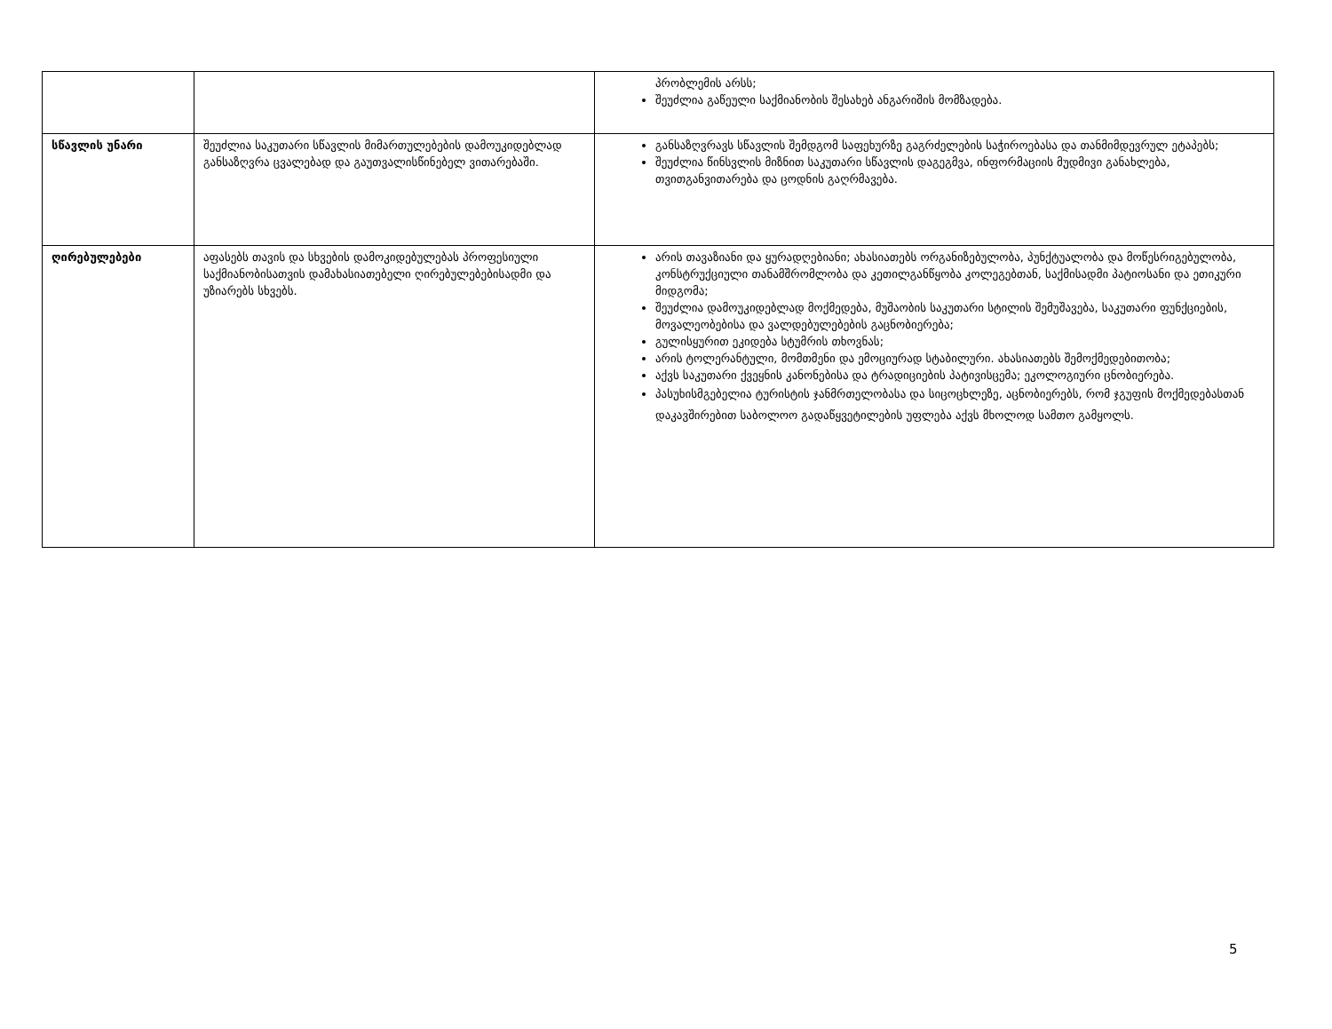| | | პრობლემის არსს; შეუძლია გაწეული საქმიანობის შესახებ ანგარიშის მომზადება. |
| სწავლის უნარი | შეუძლია საკუთარი სწავლის მიმართულებების დამოუკიდებლად განსაზღვრა ცვალებად და გაუთვალისწინებელ ვითარებაში. | განსაზღვრავს სწავლის შემდგომ საფეხურზე გაგრძელების საჭიროებასა და თანმიმდევრულ ეტაპებს; შეუძლია წინსვლის მიზნით საკუთარი სწავლის დაგეგმვა, ინფორმაციის მუდმივი განახლება, თვითგანვითარება და ცოდნის გაღრმავება. |
| ღირებულებები | აფასებს თავის და სხვების დამოკიდებულებას პროფესიული საქმიანობისათვის დამახასიათებელი ღირებულებებისადმი და უზიარებს სხვებს. | არის თავაზიანი და ყურადღებიანი; ახასიათებს ორგანიზებულობა, პუნქტუალობა და მოწესრიგებულობა, კონსტრუქციული თანამშრომლობა და კეთილგანწყობა კოლეგებთან, საქმისადმი პატიოსანი და ეთიკური მიდგომა; შეუძლია დამოუკიდებლად მოქმედება, მუშაობის საკუთარი სტილის შემუშავება, საკუთარი ფუნქციების, მოვალეობებისა და ვალდებულებების გაცნობიერება; გულისყურით ეკიდება სტუმრის თხოვნას; არის ტოლერანტული, მომთმენი და ემოციურად სტაბილური. ახასიათებს შემოქმედებითობა; აქვს საკუთარი ქვეყნის კანონებისა და ტრადიციების პატივისცემა; ეკოლოგიური ცნობიერება. პასუხისმგებელია ტურისტის ჯანმრთელობასა და სიცოცხლეზე, აცნობიერებს, რომ ჯგუფის მოქმედებასთან დაკავშირებით საბოლოო გადაწყვეტილების უფლება აქვს მხოლოდ სამთო გამყოლს. |
5